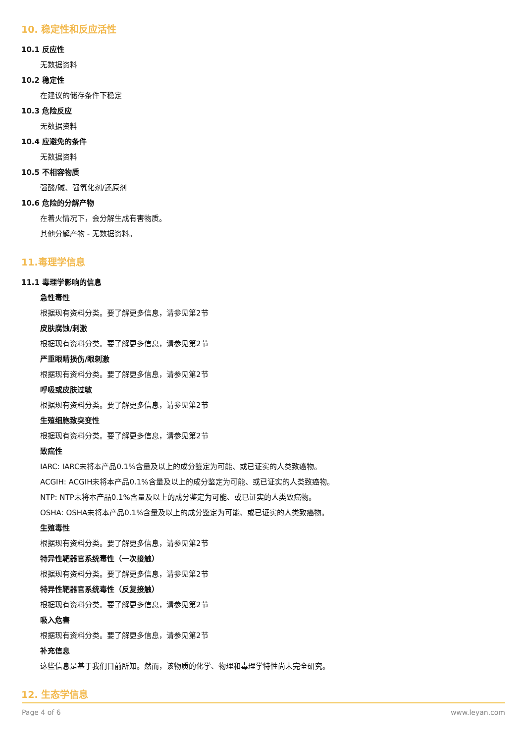10. 稳定性和反应活性
10.1 反应性
无数据资料
10.2 稳定性
在建议的储存条件下稳定
10.3 危险反应
无数据资料
10.4 应避免的条件
无数据资料
10.5 不相容物质
强酸/碱、强氧化剂/还原剂
10.6 危险的分解产物
在着火情况下，会分解生成有害物质。
其他分解产物 - 无数据资料。
11.毒理学信息
11.1 毒理学影响的信息
急性毒性
根据现有资料分类。要了解更多信息，请参见第2节
皮肤腐蚀/刺激
根据现有资料分类。要了解更多信息，请参见第2节
严重眼睛损伤/眼刺激
根据现有资料分类。要了解更多信息，请参见第2节
呼吸或皮肤过敏
根据现有资料分类。要了解更多信息，请参见第2节
生殖细胞致突变性
根据现有资料分类。要了解更多信息，请参见第2节
致癌性
IARC: IARC未将本产品0.1%含量及以上的成分鉴定为可能、或已证实的人类致癌物。
ACGIH: ACGIH未将本产品0.1%含量及以上的成分鉴定为可能、或已证实的人类致癌物。
NTP: NTP未将本产品0.1%含量及以上的成分鉴定为可能、或已证实的人类致癌物。
OSHA: OSHA未将本产品0.1%含量及以上的成分鉴定为可能、或已证实的人类致癌物。
生殖毒性
根据现有资料分类。要了解更多信息，请参见第2节
特异性靶器官系统毒性（一次接触）
根据现有资料分类。要了解更多信息，请参见第2节
特异性靶器官系统毒性（反复接触）
根据现有资料分类。要了解更多信息，请参见第2节
吸入危害
根据现有资料分类。要了解更多信息，请参见第2节
补充信息
这些信息是基于我们目前所知。然而，该物质的化学、物理和毒理学特性尚未完全研究。
12. 生态学信息
Page 4 of 6 www.leyan.com